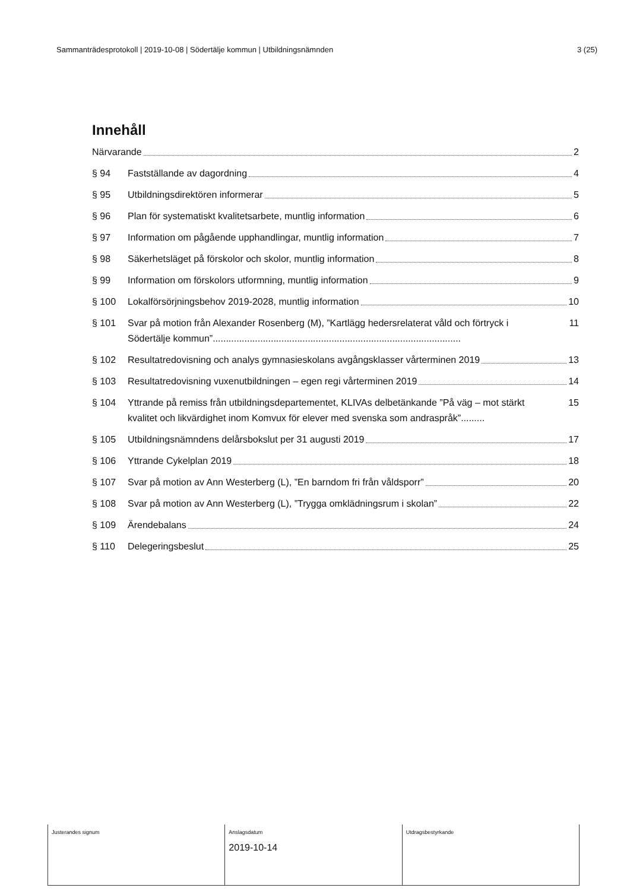Sammanträdesprotokoll | 2019-10-08 | Södertälje kommun | Utbildningsnämnden 3 (25)
Innehåll
Närvarande 2
§ 94 Fastställande av dagordning 4
§ 95 Utbildningsdirektören informerar 5
§ 96 Plan för systematiskt kvalitetsarbete, muntlig information 6
§ 97 Information om pågående upphandlingar, muntlig information 7
§ 98 Säkerhetsläget på förskolor och skolor, muntlig information 8
§ 99 Information om förskolors utformning, muntlig information 9
§ 100 Lokalförsörjningsbehov 2019-2028, muntlig information 10
§ 101 Svar på motion från Alexander Rosenberg (M), ”Kartlägg hedersrelaterat våld och förtryck i
Södertälje kommun”..............................................................................................
11
§ 102 Resultatredovisning och analys gymnasieskolans avgångsklasser vårterminen 2019 13
§ 103 Resultatredovisning vuxenutbildningen – egen regi vårterminen 2019 14
§ 104 Yttrande på remiss från utbildningsdepartementet, KLIVAs delbetänkande ”På väg – mot stärkt
kvalitet och likvärdighet inom Komvux för elever med svenska som andraspråk”.........
15
§ 105 Utbildningsnämndens delårsbokslut per 31 augusti 2019 17
§ 106 Yttrande Cykelplan 2019 18
§ 107 Svar på motion av Ann Westerberg (L), ”En barndom fri från våldsporr” 20
§ 108 Svar på motion av Ann Westerberg (L), ”Trygga omklädningsrum i skolan” 22
§ 109 Ärendebalans 24
§ 110 Delegeringsbeslut 25
| Justerandes signum | Anslagsdatum 2019-10-14 | Utdragsbestyrkande |